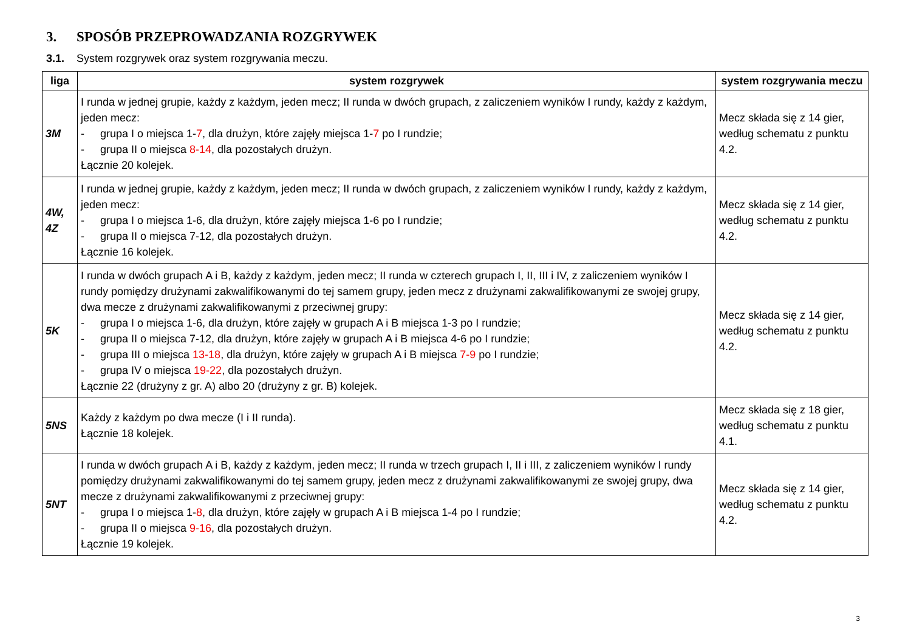3. SPOSÓB PRZEPROWADZANIA ROZGRYWEK
3.1. System rozgrywek oraz system rozgrywania meczu.
| liga | system rozgrywek | system rozgrywania meczu |
| --- | --- | --- |
| 3M | I runda w jednej grupie, każdy z każdym, jeden mecz; II runda w dwóch grupach, z zaliczeniem wyników I rundy, każdy z każdym, jeden mecz: - grupa I o miejsca 1- 7 , dla drużyn, które zajęły miejsca 1- 7 po I rundzie; - grupa II o miejsca 8-14 , dla pozostałych drużyn. Łącznie 20 kolejek. | Mecz składa się z 14 gier, według schematu z punktu 4.2. |
| 4W, 4Z | I runda w jednej grupie, każdy z każdym, jeden mecz; II runda w dwóch grupach, z zaliczeniem wyników I rundy, każdy z każdym, jeden mecz: - grupa I o miejsca 1-6, dla drużyn, które zajęły miejsca 1-6 po I rundzie; - grupa II o miejsca 7-12, dla pozostałych drużyn. Łącznie 16 kolejek. | Mecz składa się z 14 gier, według schematu z punktu 4.2. |
| 5K | I runda w dwóch grupach A i B, każdy z każdym, jeden mecz; II runda w czterech grupach I, II, III i IV, z zaliczeniem wyników I rundy pomiędzy drużynami zakwalifikowanymi do tej samem grupy, jeden mecz z drużynami zakwalifikowanymi ze swojej grupy, dwa mecze z drużynami zakwalifikowanymi z przeciwnej grupy: - grupa I o miejsca 1-6, dla drużyn, które zajęły w grupach A i B miejsca 1-3 po I rundzie; - grupa II o miejsca 7-12, dla drużyn, które zajęły w grupach A i B miejsca 4-6 po I rundzie; - grupa III o miejsca 13-18 , dla drużyn, które zajęły w grupach A i B miejsca 7-9 po I rundzie; - grupa IV o miejsca 19-22 , dla pozostałych drużyn. Łącznie 22 (drużyny z gr. A) albo 20 (drużyny z gr. B) kolejek. | Mecz składa się z 14 gier, według schematu z punktu 4.2. |
| 5NS | Każdy z każdym po dwa mecze (I i II runda). Łącznie 18 kolejek. | Mecz składa się z 18 gier, według schematu z punktu 4.1. |
| 5NT | I runda w dwóch grupach A i B, każdy z każdym, jeden mecz; II runda w trzech grupach I, II i III, z zaliczeniem wyników I rundy pomiędzy drużynami zakwalifikowanymi do tej samem grupy, jeden mecz z drużynami zakwalifikowanymi ze swojej grupy, dwa mecze z drużynami zakwalifikowanymi z przeciwnej grupy: - grupa I o miejsca 1- 8 , dla drużyn, które zajęły w grupach A i B miejsca 1-4 po I rundzie; - grupa II o miejsca 9-16 , dla pozostałych drużyn. Łącznie 19 kolejek. | Mecz składa się z 14 gier, według schematu z punktu 4.2. |
3